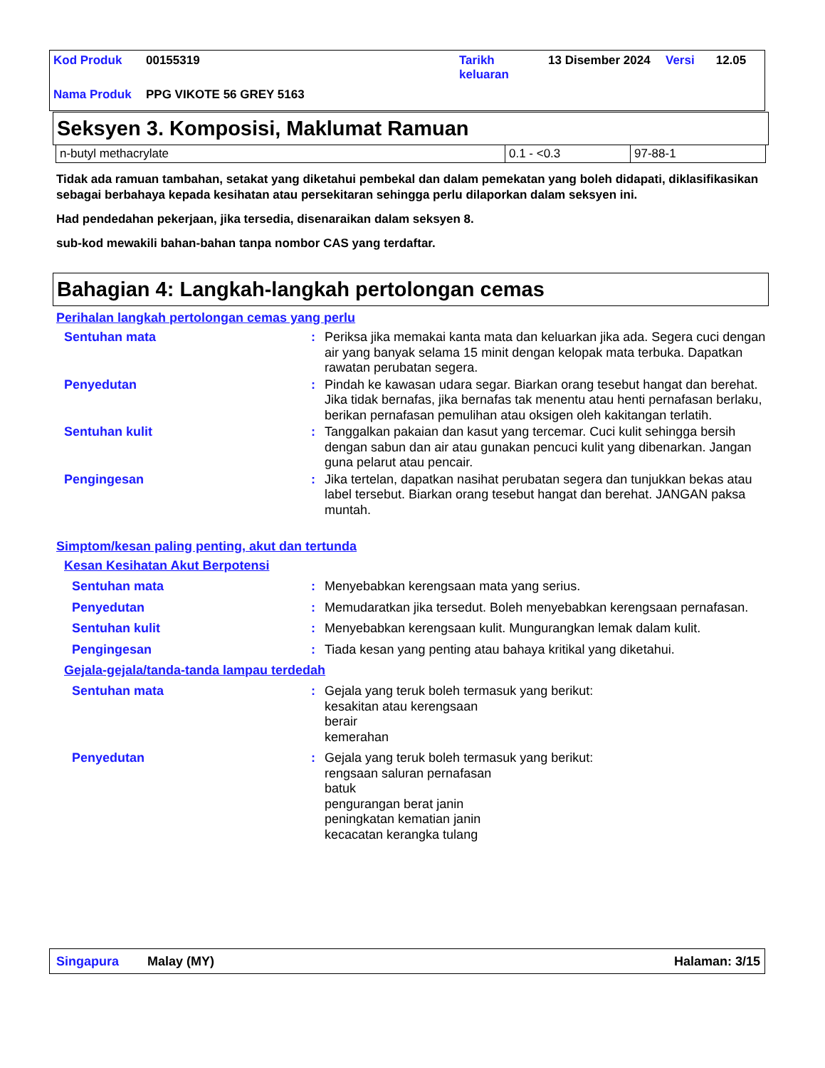| Kod Produk | 00155319 | Tarikh keluaran | 13 Disember 2024 | Versi | 12.05 |
| Nama Produk | PPG VIKOTE 56 GREY 5163 | | | | |
Seksyen 3. Komposisi, Maklumat Ramuan
| n-butyl methacrylate | 0.1 - <0.3 | 97-88-1 |
Tidak ada ramuan tambahan, setakat yang diketahui pembekal dan dalam pemekatan yang boleh didapati, diklasifikasikan sebagai berbahaya kepada kesihatan atau persekitaran sehingga perlu dilaporkan dalam seksyen ini.
Had pendedahan pekerjaan, jika tersedia, disenaraikan dalam seksyen 8.
sub-kod mewakili bahan-bahan tanpa nombor CAS yang terdaftar.
Bahagian 4: Langkah-langkah pertolongan cemas
Perihalan langkah pertolongan cemas yang perlu
Sentuhan mata : Periksa jika memakai kanta mata dan keluarkan jika ada. Segera cuci dengan air yang banyak selama 15 minit dengan kelopak mata terbuka. Dapatkan rawatan perubatan segera.
Penyedutan : Pindah ke kawasan udara segar. Biarkan orang tesebut hangat dan berehat. Jika tidak bernafas, jika bernafas tak menentu atau henti pernafasan berlaku, berikan pernafasan pemulihan atau oksigen oleh kakitangan terlatih.
Sentuhan kulit : Tanggalkan pakaian dan kasut yang tercemar. Cuci kulit sehingga bersih dengan sabun dan air atau gunakan pencuci kulit yang dibenarkan. Jangan guna pelarut atau pencair.
Pengingesan : Jika tertelan, dapatkan nasihat perubatan segera dan tunjukkan bekas atau label tersebut. Biarkan orang tesebut hangat dan berehat. JANGAN paksa muntah.
Simptom/kesan paling penting, akut dan tertunda
Kesan Kesihatan Akut Berpotensi
Sentuhan mata : Menyebabkan kerengsaan mata yang serius.
Penyedutan : Memudaratkan jika tersedut. Boleh menyebabkan kerengsaan pernafasan.
Sentuhan kulit : Menyebabkan kerengsaan kulit. Mungurangkan lemak dalam kulit.
Pengingesan : Tiada kesan yang penting atau bahaya kritikal yang diketahui.
Gejala-gejala/tanda-tanda lampau terdedah
Sentuhan mata : Gejala yang teruk boleh termasuk yang berikut:
kesakitan atau kerengsaan
berair
kemerahan
Penyedutan : Gejala yang teruk boleh termasuk yang berikut:
rengsaan saluran pernafasan
batuk
pengurangan berat janin
peningkatan kematian janin
kecacatan kerangka tulang
Singapura Malay (MY) Halaman: 3/15